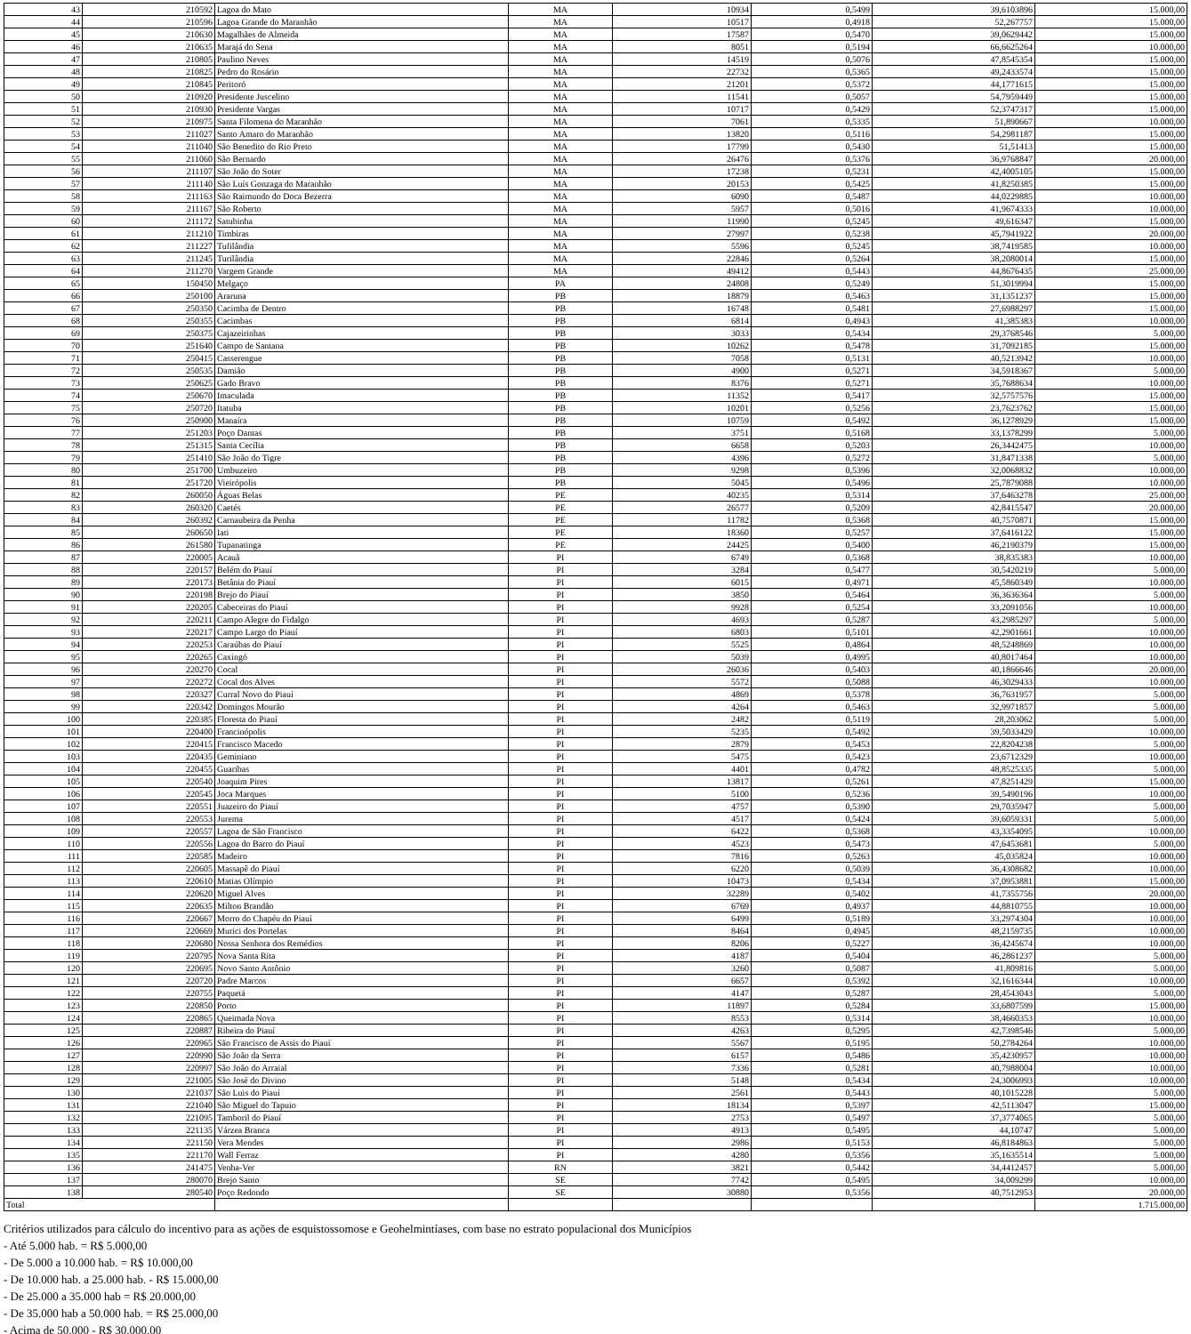| 43 | 210592 | Lagoa do Mato | MA | 10934 | 0,5499 | 39,6103896 | 15.000,00 |
| 44 | 210596 | Lagoa Grande do Maranhão | MA | 10517 | 0,4918 | 52,267757 | 15.000,00 |
| 45 | 210630 | Magalhães de Almeida | MA | 17587 | 0,5470 | 39,0629442 | 15.000,00 |
| 46 | 210635 | Marajá do Sena | MA | 8051 | 0,5194 | 66,6625264 | 10.000,00 |
| 47 | 210805 | Paulino Neves | MA | 14519 | 0,5076 | 47,8545354 | 15.000,00 |
| 48 | 210825 | Pedro do Rosário | MA | 22732 | 0,5365 | 49,2433574 | 15.000,00 |
| 49 | 210845 | Peritoró | MA | 21201 | 0,5372 | 44,1771615 | 15.000,00 |
| 50 | 210920 | Presidente Juscelino | MA | 11541 | 0,5057 | 54,7959449 | 15.000,00 |
| 51 | 210930 | Presidente Vargas | MA | 10717 | 0,5429 | 52,3747317 | 15.000,00 |
| 52 | 210975 | Santa Filomena do Maranhão | MA | 7061 | 0,5335 | 51,890667 | 10.000,00 |
| 53 | 211027 | Santo Amaro do Maranhão | MA | 13820 | 0,5116 | 54,2981187 | 15.000,00 |
| 54 | 211040 | São Benedito do Rio Preto | MA | 17799 | 0,5430 | 51,51413 | 15.000,00 |
| 55 | 211060 | São Bernardo | MA | 26476 | 0,5376 | 36,9768847 | 20.000,00 |
| 56 | 211107 | São João do Soter | MA | 17238 | 0,5231 | 42,4005105 | 15.000,00 |
| 57 | 211140 | São Luís Gonzaga do Maranhão | MA | 20153 | 0,5425 | 41,8250385 | 15.000,00 |
| 58 | 211163 | São Raimundo do Doca Bezerra | MA | 6090 | 0,5487 | 44,0229885 | 10.000,00 |
| 59 | 211167 | São Roberto | MA | 5957 | 0,5016 | 41,9674333 | 10.000,00 |
| 60 | 211172 | Satubinha | MA | 11990 | 0,5245 | 49,616347 | 15.000,00 |
| 61 | 211210 | Timbiras | MA | 27997 | 0,5238 | 45,7941922 | 20.000,00 |
| 62 | 211227 | Tufilândia | MA | 5596 | 0,5245 | 38,7419585 | 10.000,00 |
| 63 | 211245 | Turilândia | MA | 22846 | 0,5264 | 38,2080014 | 15.000,00 |
| 64 | 211270 | Vargem Grande | MA | 49412 | 0,5443 | 44,8676435 | 25.000,00 |
| 65 | 150450 | Melgaço | PA | 24808 | 0,5249 | 51,3019994 | 15.000,00 |
| 66 | 250100 | Araruna | PB | 18879 | 0,5463 | 31,1351237 | 15.000,00 |
| 67 | 250350 | Cacimba de Dentro | PB | 16748 | 0,5481 | 27,6988297 | 15.000,00 |
| 68 | 250355 | Cacimbas | PB | 6814 | 0,4943 | 41,385383 | 10.000,00 |
| 69 | 250375 | Cajazeirinhas | PB | 3033 | 0,5434 | 29,3768546 | 5.000,00 |
| 70 | 251640 | Campo de Santana | PB | 10262 | 0,5478 | 31,7092185 | 15.000,00 |
| 71 | 250415 | Casserengue | PB | 7058 | 0,5131 | 40,5213942 | 10.000,00 |
| 72 | 250535 | Damião | PB | 4900 | 0,5271 | 34,5918367 | 5.000,00 |
| 73 | 250625 | Gado Bravo | PB | 8376 | 0,5271 | 35,7688634 | 10.000,00 |
| 74 | 250670 | Imaculada | PB | 11352 | 0,5417 | 32,5757576 | 15.000,00 |
| 75 | 250720 | Itatuba | PB | 10201 | 0,5256 | 23,7623762 | 15.000,00 |
| 76 | 250900 | Manaíra | PB | 10759 | 0,5492 | 36,1278929 | 15.000,00 |
| 77 | 251203 | Poço Dantas | PB | 3751 | 0,5168 | 33,1378299 | 5.000,00 |
| 78 | 251315 | Santa Cecília | PB | 6658 | 0,5203 | 26,3442475 | 10.000,00 |
| 79 | 251410 | São João do Tigre | PB | 4396 | 0,5272 | 31,8471338 | 5.000,00 |
| 80 | 251700 | Umbuzeiro | PB | 9298 | 0,5396 | 32,0068832 | 10.000,00 |
| 81 | 251720 | Vieirópolis | PB | 5045 | 0,5496 | 25,7879088 | 10.000,00 |
| 82 | 260050 | Águas Belas | PE | 40235 | 0,5314 | 37,6463278 | 25.000,00 |
| 83 | 260320 | Caetés | PE | 26577 | 0,5209 | 42,8415547 | 20.000,00 |
| 84 | 260392 | Carnaubeira da Penha | PE | 11782 | 0,5368 | 40,7570871 | 15.000,00 |
| 85 | 260650 | Iati | PE | 18360 | 0,5257 | 37,6416122 | 15.000,00 |
| 86 | 261580 | Tupanatinga | PE | 24425 | 0,5400 | 46,2190379 | 15.000,00 |
| 87 | 220005 | Acauã | PI | 6749 | 0,5368 | 38,835383 | 10.000,00 |
| 88 | 220157 | Belém do Piauí | PI | 3284 | 0,5477 | 30,5420219 | 5.000,00 |
| 89 | 220173 | Betânia do Piauí | PI | 6015 | 0,4971 | 45,5860349 | 10.000,00 |
| 90 | 220198 | Brejo do Piauí | PI | 3850 | 0,5464 | 36,3636364 | 5.000,00 |
| 91 | 220205 | Cabeceiras do Piauí | PI | 9928 | 0,5254 | 33,2091056 | 10.000,00 |
| 92 | 220211 | Campo Alegre do Fidalgo | PI | 4693 | 0,5287 | 43,2985297 | 5.000,00 |
| 93 | 220217 | Campo Largo do Piauí | PI | 6803 | 0,5101 | 42,2901661 | 10.000,00 |
| 94 | 220253 | Caraúbas do Piauí | PI | 5525 | 0,4864 | 48,5248869 | 10.000,00 |
| 95 | 220265 | Caxingó | PI | 5039 | 0,4995 | 40,8017464 | 10.000,00 |
| 96 | 220270 | Cocal | PI | 26036 | 0,5403 | 40,1866646 | 20.000,00 |
| 97 | 220272 | Cocal dos Alves | PI | 5572 | 0,5088 | 46,3029433 | 10.000,00 |
| 98 | 220327 | Curral Novo do Piauí | PI | 4869 | 0,5378 | 36,7631957 | 5.000,00 |
| 99 | 220342 | Domingos Mourão | PI | 4264 | 0,5463 | 32,9971857 | 5.000,00 |
| 100 | 220385 | Floresta do Piauí | PI | 2482 | 0,5119 | 28,203062 | 5.000,00 |
| 101 | 220400 | Francinópolis | PI | 5235 | 0,5492 | 39,5033429 | 10.000,00 |
| 102 | 220415 | Francisco Macedo | PI | 2879 | 0,5453 | 22,8204238 | 5.000,00 |
| 103 | 220435 | Geminiano | PI | 5475 | 0,5423 | 23,6712329 | 10.000,00 |
| 104 | 220455 | Guaribas | PI | 4401 | 0,4782 | 48,8525335 | 5.000,00 |
| 105 | 220540 | Joaquim Pires | PI | 13817 | 0,5261 | 47,8251429 | 15.000,00 |
| 106 | 220545 | Joca Marques | PI | 5100 | 0,5236 | 39,5490196 | 10.000,00 |
| 107 | 220551 | Juazeiro do Piauí | PI | 4757 | 0,5390 | 29,7035947 | 5.000,00 |
| 108 | 220553 | Jurema | PI | 4517 | 0,5424 | 39,6059331 | 5.000,00 |
| 109 | 220557 | Lagoa de São Francisco | PI | 6422 | 0,5368 | 43,3354095 | 10.000,00 |
| 110 | 220556 | Lagoa do Barro do Piauí | PI | 4523 | 0,5473 | 47,6453681 | 5.000,00 |
| 111 | 220585 | Madeiro | PI | 7816 | 0,5263 | 45,035824 | 10.000,00 |
| 112 | 220605 | Massapê do Piauí | PI | 6220 | 0,5039 | 36,4308682 | 10.000,00 |
| 113 | 220610 | Matias Olímpio | PI | 10473 | 0,5434 | 37,0953881 | 15.000,00 |
| 114 | 220620 | Miguel Alves | PI | 32289 | 0,5402 | 41,7355756 | 20.000,00 |
| 115 | 220635 | Milton Brandão | PI | 6769 | 0,4937 | 44,8810755 | 10.000,00 |
| 116 | 220667 | Morro do Chapéu do Piauí | PI | 6499 | 0,5189 | 33,2974304 | 10.000,00 |
| 117 | 220669 | Murici dos Portelas | PI | 8464 | 0,4945 | 48,2159735 | 10.000,00 |
| 118 | 220680 | Nossa Senhora dos Remédios | PI | 8206 | 0,5227 | 36,4245674 | 10.000,00 |
| 119 | 220795 | Nova Santa Rita | PI | 4187 | 0,5404 | 46,2861237 | 5.000,00 |
| 120 | 220695 | Novo Santo Antônio | PI | 3260 | 0,5087 | 41,809816 | 5.000,00 |
| 121 | 220720 | Padre Marcos | PI | 6657 | 0,5392 | 32,1616344 | 10.000,00 |
| 122 | 220755 | Paquetá | PI | 4147 | 0,5287 | 28,4543043 | 5.000,00 |
| 123 | 220850 | Porto | PI | 11897 | 0,5284 | 33,6807599 | 15.000,00 |
| 124 | 220865 | Queimada Nova | PI | 8553 | 0,5314 | 38,4660353 | 10.000,00 |
| 125 | 220887 | Ribeira do Piauí | PI | 4263 | 0,5295 | 42,7398546 | 5.000,00 |
| 126 | 220965 | São Francisco de Assis do Piauí | PI | 5567 | 0,5195 | 50,2784264 | 10.000,00 |
| 127 | 220990 | São João da Serra | PI | 6157 | 0,5486 | 35,4230957 | 10.000,00 |
| 128 | 220997 | São João do Arraial | PI | 7336 | 0,5281 | 40,7988004 | 10.000,00 |
| 129 | 221005 | São José do Divino | PI | 5148 | 0,5434 | 24,3006993 | 10.000,00 |
| 130 | 221037 | São Luis do Piauí | PI | 2561 | 0,5443 | 40,1015228 | 5.000,00 |
| 131 | 221040 | São Miguel do Tapuio | PI | 18134 | 0,5397 | 42,5113047 | 15.000,00 |
| 132 | 221095 | Tamboril do Piauí | PI | 2753 | 0,5497 | 37,3774065 | 5.000,00 |
| 133 | 221135 | Várzea Branca | PI | 4913 | 0,5495 | 44,10747 | 5.000,00 |
| 134 | 221150 | Vera Mendes | PI | 2986 | 0,5153 | 46,8184863 | 5.000,00 |
| 135 | 221170 | Wall Ferraz | PI | 4280 | 0,5356 | 35,1635514 | 5.000,00 |
| 136 | 241475 | Venha-Ver | RN | 3821 | 0,5442 | 34,4412457 | 5.000,00 |
| 137 | 280070 | Brejo Santo | SE | 7742 | 0,5495 | 34,009299 | 10.000,00 |
| 138 | 280540 | Poço Redondo | SE | 30880 | 0,5356 | 40,7512953 | 20.000,00 |
| Total | | | | | | | 1.715.000,00 |
Critérios utilizados para cálculo do incentivo para as ações de esquistossomose e Geohelmintíases, com base no estrato populacional dos Municípios
- Até 5.000 hab. = R$ 5.000,00
- De 5.000 a 10.000 hab. = R$ 10.000,00
- De 10.000 hab. a 25.000 hab. - R$ 15.000,00
- De 25.000 a 35.000 hab = R$ 20.000,00
- De 35.000 hab a 50.000 hab. = R$ 25.000,00
- Acima de 50.000 - R$ 30.000,00